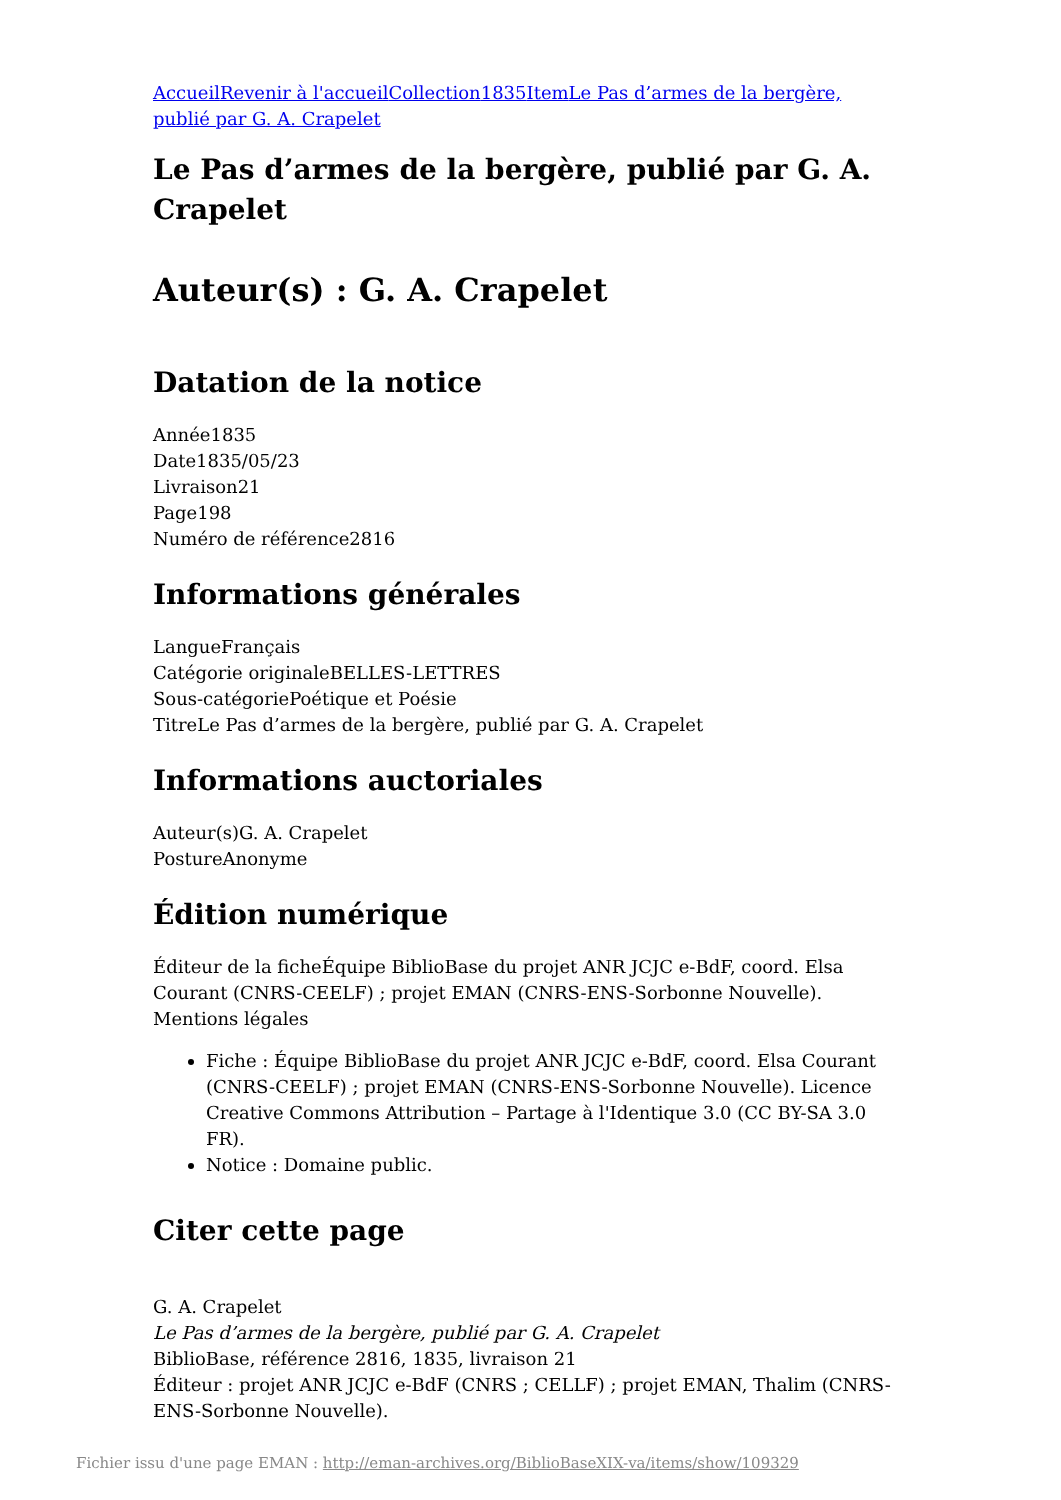Accueil Revenir à l'accueil Collection 1835 Item Le Pas d’armes de la bergère, publié par G. A. Crapelet
Le Pas d’armes de la bergère, publié par G. A. Crapelet
Auteur(s) : G. A. Crapelet
Datation de la notice
Année1835
Date1835/05/23
Livraison21
Page198
Numéro de référence2816
Informations générales
LangueFrançais
Catégorie originaleBELLES-LETTRES
Sous-catégoriePoétique et Poésie
TitreLe Pas d’armes de la bergère, publié par G. A. Crapelet
Informations auctoriales
Auteur(s)G. A. Crapelet
PostureAnonyme
Édition numérique
Éditeur de la ficheÉquipe BiblioBase du projet ANR JCJC e-BdF, coord. Elsa Courant (CNRS-CEELF) ; projet EMAN (CNRS-ENS-Sorbonne Nouvelle).
Mentions légales
Fiche : Équipe BiblioBase du projet ANR JCJC e-BdF, coord. Elsa Courant (CNRS-CEELF) ; projet EMAN (CNRS-ENS-Sorbonne Nouvelle). Licence Creative Commons Attribution – Partage à l'Identique 3.0 (CC BY-SA 3.0 FR).
Notice : Domaine public.
Citer cette page
G. A. Crapelet
Le Pas d’armes de la bergère, publié par G. A. Crapelet
BiblioBase, référence 2816, 1835, livraison 21
Éditeur : projet ANR JCJC e-BdF (CNRS ; CELLF) ; projet EMAN, Thalim (CNRS-ENS-Sorbonne Nouvelle).
Fichier issu d'une page EMAN : http://eman-archives.org/BiblioBaseXIX-va/items/show/109329